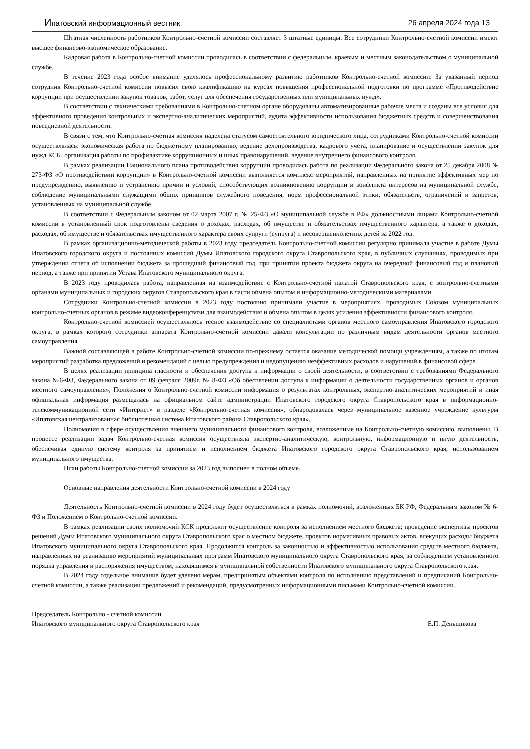Ипатовский информационный вестник 26 апреля 2024 года 13
Штатная численность работников Контрольно-счетной комиссии составляет 3 штатные единицы. Все сотрудники Контрольно-счетной комиссии имеют высшее финансово-экономическое образование.
Кадровая работа в Контрольно-счетной комиссии проводилась в соответствии с федеральным, краевым и местным законодательством о муниципальной службе.
В течение 2023 года особое внимание уделялось профессиональному развитию работников Контрольно-счетной комиссии. За указанный период сотрудник Контрольно-счетной комиссии повысил свою квалификацию на курсах повышения профессиональной подготовки по программе «Противодействие коррупции при осуществлении закупок товаров, работ, услуг для обеспечения государственных или муниципальных нужд».
В соответствии с техническими требованиями в Контрольно-счетном органе оборудованы автоматизированные рабочие места и созданы все условия для эффективного проведения контрольных и экспертно-аналитических мероприятий, аудита эффективности использования бюджетных средств и совершенствования повседневной деятельности.
В связи с тем, что Контрольно-счетная комиссия наделена статусом самостоятельного юридического лица, сотрудниками Контрольно-счетной комиссии осуществлялась: экономическая работа по бюджетному планированию, ведение делопроизводства, кадрового учета, планирование и осуществлении закупок для нужд КСК, организация работы по профилактике коррупционных и иных правонарушений, ведение внутреннего финансового контроля.
В рамках реализации Национального плана противодействия коррупции проводилась работа по реализации Федерального закона от 25 декабря 2008 № 273-ФЗ «О противодействии коррупции» в Контрольно-счетной комиссии выполняется комплекс мероприятий, направленных на принятие эффективных мер по предупреждению, выявлению и устранению причин и условий, способствующих возникновению коррупции и конфликта интересов на муниципальной службе, соблюдение муниципальными служащими общих принципов служебного поведения, норм профессиональной этики, обязательств, ограничений и запретов, установленных на муниципальной службе.
В соответствии с Федеральным законом от 02 марта 2007 г. № 25-ФЗ «О муниципальной службе в РФ» должностными лицами Контрольно-счетной комиссии в установленный срок подготовлены сведения о доходах, расходах, об имуществе и обязательствах имущественного характера, а также о доходах, расходах, об имуществе и обязательствах имущественного характера своих супруги (супруга) и несовершеннолетних детей за 2022 год.
В рамках организационно-методической работы в 2023 году председатель Контрольно-счетной комиссии регулярно принимала участие в работе Думы Ипатовского городского округа и постоянных комиссий Думы Ипатовского городского округа Ставропольского края, в публичных слушаниях, проводимых при утверждении отчета об исполнении бюджета за прошедший финансовый год, при принятии проекта бюджета округа на очередной финансовый год и плановый период, а также при принятии Устава Ипатовского муниципального округа.
В 2023 году проводилась работа, направленная на взаимодействие с Контрольно-счетной палатой Ставропольского края, с контрольно-счетными органами муниципальных и городских округов Ставропольского края в части обмена опытом и информационно-методическими материалами.
Сотрудники Контрольно-счетной комиссии в 2023 году постоянно принимали участие в мероприятиях, проводимых Союзом муниципальных контрольно-счетных органов в режиме видеоконференцсвязи для взаимодействия и обмена опытом в целях усиления эффективности финансового контроля.
Контрольно-счетной комиссией осуществлялось тесное взаимодействие со специалистами органов местного самоуправления Ипатовского городского округа, в рамках которого сотрудники аппарата Контрольно-счетной комиссии давали консультации по различным видам деятельности органов местного самоуправления.
Важной составляющей в работе Контрольно-счетной комиссии по-прежнему остается оказание методической помощи учреждениям, а также по итогам мероприятий разработка предложений и рекомендаций с целью предупреждения и недопущению неэффективных расходов и нарушений в финансовой сфере.
В целях реализации принципа гласности и обеспечения доступа к информации о своей деятельности, в соответствии с требованиями Федерального закона №6-ФЗ, Федерального закона от 09 февраля 2009г. № 8-ФЗ «Об обеспечении доступа к информации о деятельности государственных органов и органов местного самоуправления», Положения о Контрольно-счетной комиссии информация о результатах контрольных, экспертно-аналитических мероприятий и иная официальная информация размещалась на официальном сайте администрации Ипатовского городского округа Ставропольского края в информационно-телекоммуникационной сети «Интернет» в разделе «Контрольно-счетная комиссия», обнародовалась через муниципальное казенное учреждение культуры «Ипатовская централизованная библиотечная система Ипатовского района Ставропольского края».
Полномочия в сфере осуществления внешнего муниципального финансового контроля, возложенные на Контрольно-счетную комиссию, выполнены. В процессе реализации задач Контрольно-счетная комиссия осуществляла экспертно-аналитическую, контрольную, информационную и иную деятельность, обеспечивая единую систему контроля за принятием и исполнением бюджета Ипатовского городского округа Ставропольского края, использованием муниципального имущества.
План работы Контрольно-счетной комиссии за 2023 год выполнен в полном объеме.
Основные направления деятельности Контрольно-счетной комиссии в 2024 году
Деятельность Контрольно-счетной комиссии в 2024 году будет осуществляться в рамках полномочий, возложенных БК РФ, Федеральным законом № 6-ФЗ и Положением о Контрольно-счетной комиссии.
В рамках реализации своих полномочий КСК продолжит осуществление контроля за исполнением местного бюджета; проведение экспертизы проектов решений Думы Ипатовского муниципального округа Ставропольского края о местном бюджете, проектов нормативных правовых актов, влекущих расходы бюджета Ипатовского муниципального округа Ставропольского края. Продолжится контроль за законностью и эффективностью использования средств местного бюджета, направленных на реализацию мероприятий муниципальных программ Ипатовского муниципального округа Ставропольского края, за соблюдением установленного порядка управления и распоряжения имуществом, находящимся в муниципальной собственности Ипатовского муниципального округа Ставропольского края.
В 2024 году отдельное внимание будет уделено мерам, предпринятым объектами контроля по исполнению представлений и предписаний Контрольно-счетной комиссии, а также реализации предложений и рекомендаций, предусмотренных информационными письмами Контрольно-счетной комиссии.
Председатель Контрольно - счетной комиссии
Ипатовского муниципального округа Ставропольского края Е.П. Деньщикова